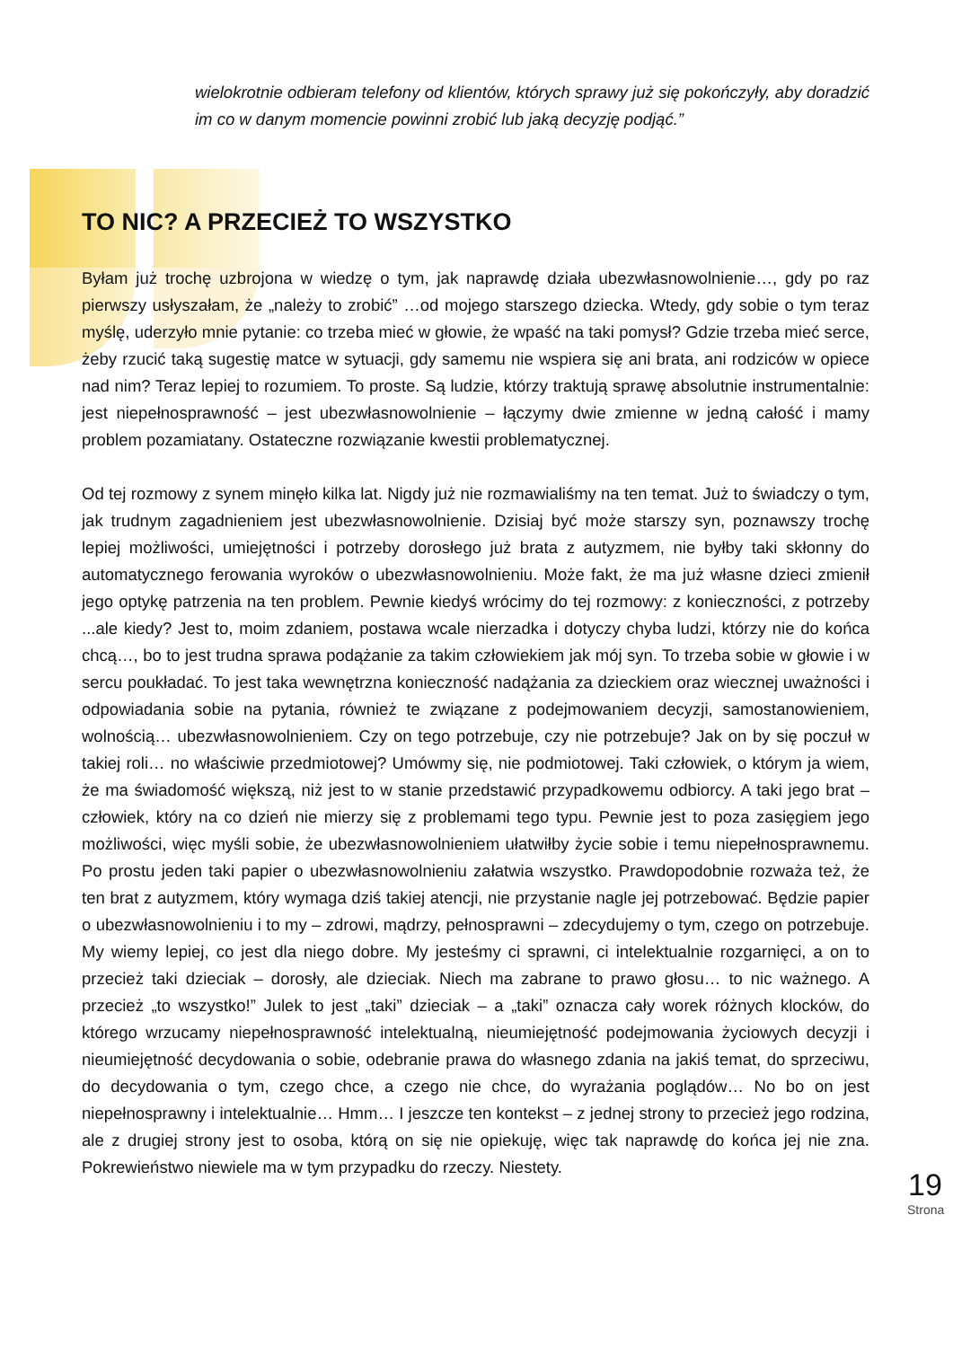wielokrotnie odbieram telefony od klientów, których sprawy już się pokończyły, aby doradzić im co w danym momencie powinni zrobić lub jaką decyzję podjąć.”
TO NIC? A PRZECIEŻ TO WSZYSTKO
Byłam już trochę uzbrojona w wiedzę o tym, jak naprawdę działa ubezwłasnowolnienie…, gdy po raz pierwszy usłyszałam, że „należy to zrobić” …od mojego starszego dziecka. Wtedy, gdy sobie o tym teraz myślę, uderzyło mnie pytanie: co trzeba mieć w głowie, że wpaść na taki pomysł? Gdzie trzeba mieć serce, żeby rzucić taką sugestię matce w sytuacji, gdy samemu nie wspiera się ani brata, ani rodziców w opiece nad nim? Teraz lepiej to rozumiem. To proste. Są ludzie, którzy traktują sprawę absolutnie instrumentalnie: jest niepełnosprawność – jest ubezwłasnowolnienie – łączymy dwie zmienne w jedną całość i mamy problem pozamiatany. Ostateczne rozwiązanie kwestii problematycznej.
Od tej rozmowy z synem minęło kilka lat. Nigdy już nie rozmawialiśmy na ten temat. Już to świadczy o tym, jak trudnym zagadnieniem jest ubezwłasnowolnienie. Dzisiaj być może starszy syn, poznawszy trochę lepiej możliwości, umiejętności i potrzeby dorosłego już brata z autyzmem, nie byłby taki skłonny do automatycznego ferowania wyroków o ubezwłasnowolnieniu. Może fakt, że ma już własne dzieci zmienił jego optykę patrzenia na ten problem. Pewnie kiedyś wrócimy do tej rozmowy: z konieczności, z potrzeby ...ale kiedy? Jest to, moim zdaniem, postawa wcale nierzadka i dotyczy chyba ludzi, którzy nie do końca chcą…, bo to jest trudna sprawa podążanie za takim człowiekiem jak mój syn. To trzeba sobie w głowie i w sercu poukładać. To jest taka wewnętrzna konieczność nadążania za dzieckiem oraz wiecznej uważności i odpowiadania sobie na pytania, również te związane z podejmowaniem decyzji, samostanowieniem, wolnością… ubezwłasnowolnieniem. Czy on tego potrzebuje, czy nie potrzebuje? Jak on by się poczuł w takiej roli… no właściwie przedmiotowej? Umówmy się, nie podmiotowej. Taki człowiek, o którym ja wiem, że ma świadomość większą, niż jest to w stanie przedstawić przypadkowemu odbiorcy. A taki jego brat – człowiek, który na co dzień nie mierzy się z problemami tego typu. Pewnie jest to poza zasięgiem jego możliwości, więc myśli sobie, że ubezwłasnowolnieniem ułatwiłby życie sobie i temu niepełnosprawnemu. Po prostu jeden taki papier o ubezwłasnowolnieniu załatwia wszystko. Prawdopodobnie rozważa też, że ten brat z autyzmem, który wymaga dziś takiej atencji, nie przystanie nagle jej potrzebować. Będzie papier o ubezwłasnowolnieniu i to my – zdrowi, mądrzy, pełnosprawni – zdecydujemy o tym, czego on potrzebuje. My wiemy lepiej, co jest dla niego dobre. My jesteśmy ci sprawni, ci intelektualnie rozgarnięci, a on to przecież taki dzieciak – dorosły, ale dzieciak. Niech ma zabrane to prawo głosu… to nic ważnego. A przecież „to wszystko!” Julek to jest „taki” dzieciak – a „taki” oznacza cały worek różnych klocków, do którego wrzucamy niepełnosprawność intelektualną, nieumiejętność podejmowania życiowych decyzji i nieumiejętność decydowania o sobie, odebranie prawa do własnego zdania na jakiś temat, do sprzeciwu, do decydowania o tym, czego chce, a czego nie chce, do wyrażania poglądów… No bo on jest niepełnosprawny i intelektualnie… Hmm… I jeszcze ten kontekst – z jednej strony to przecież jego rodzina, ale z drugiej strony jest to osoba, którą on się nie opiekuję, więc tak naprawdę do końca jej nie zna. Pokrewieństwo niewiele ma w tym przypadku do rzeczy. Niestety.
19
Strona